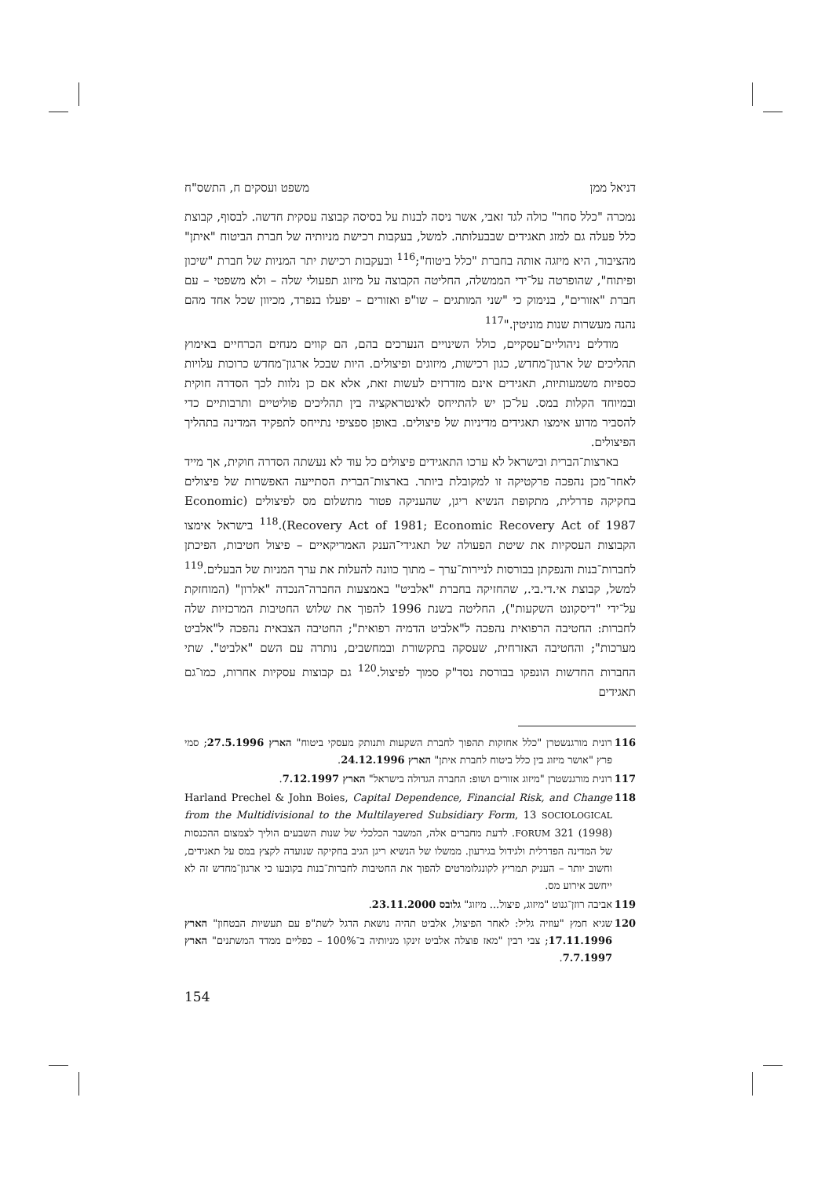דניאל ממן משפט ועסקים ח, התשס"ח
נמכרה "כלל סחר" כולה לגד זאבי, אשר ניסה לבנות על בסיסה קבוצה עסקית חדשה. לבסוף, קבוצת כלל פעלה גם למזג תאגידים שבבעלותה. למשל, בעקבות רכישת מניותיה של חברת הביטוח "איתן" מהציבור, היא מיזגה אותה בחברת "כלל ביטוח";<sup>116</sup> ובעקבות רכישת יתר המניות של חברת "שיכון ופיתוח", שהופרטה על־ידי הממשלה, החליטה הקבוצה על מיזוג תפעולי שלה – ולא משפטי – עם חברת "אזורים", בנימוק כי "שני המותגים – שו"פ ואזורים – יפעלו בנפרד, מכיוון שכל אחד מהם נהנה מעשרות שנות מוניטין."<sup>117</sup>
מודלים ניהוליים־עסקיים, כולל השינויים הנערכים בהם, הם קווים מנחים הכרחיים באימוץ תהליכים של ארגון־מחדש, כגון רכישות, מיזוגים ופיצולים. היות שבכל ארגון־מחדש כרוכות עלויות כספיות משמעותיות, תאגידים אינם מזדרזים לעשות זאת, אלא אם כן נלוות לכך הסדרה חוקית ובמיוחד הקלות במס. על־כן יש להתייחס לאינטראקציה בין תהליכים פוליטיים ותרבותיים כדי להסביר מדוע אימצו תאגידים מדיניות של פיצולים. באופן ספציפי נתייחס לתפקיד המדינה בתהליך הפיצולים.
בארצות־הברית ובישראל לא ערכו התאגידים פיצולים כל עוד לא נעשתה הסדרה חוקית, אך מייד לאחר־מכן נהפכה פרקטיקה זו למקובלת ביותר. בארצות־הברית הסתייעה האפשרות של פיצולים בחקיקה פדרלית, מתקופת הנשיא ריגן, שהעניקה פטור מתשלום מס לפיצולים (Economic Recovery Act of 1981; Economic Recovery Act of 1987).<sup>118</sup> בישראל אימצו הקבוצות העסקיות את שיטת הפעולה של תאגידי־הענק האמריקאיים – פיצול חטיבות, הפיכתן לחברות־בנות והנפקתן בבורסות לניירות־ערך – מתוך כוונה להעלות את ערך המניות של הבעלים.<sup>119</sup> למשל, קבוצת אי.די.בי., שהחזיקה בחברת "אלביט" באמצעות החברה־הנכדה "אלרון" (המוחזקת על־ידי "דיסקונט השקעות"), החליטה בשנת 1996 להפוך את שלוש החטיבות המרכזיות שלה לחברות: החטיבה הרפואית נהפכה ל"אלביט הדמיה רפואית"; החטיבה הצבאית נהפכה ל"אלביט מערכות"; והחטיבה האזרחית, שעסקה בתקשורת ובמחשבים, נותרה עם השם "אלביט". שתי החברות החדשות הונפקו בבורסת נסד"ק סמוך לפיצול.<sup>120</sup> גם קבוצות עסקיות אחרות, כמו־גם תאגידים
116 רונית מורגנשטרן "כלל אחזקות תהפוך לחברת השקעות ותנותק מעסקי ביטוח" הארץ 27.5.1996; סמי פרץ "אושר מיזוג בין כלל ביטוח לחברת איתן" הארץ 24.12.1996.
117 רונית מורגנשטרן "מיזוג אזורים ושופ: החברה הגדולה בישראל" הארץ 7.12.1997.
118 Harland Prechel & John Boies, Capital Dependence, Financial Risk, and Change from the Multidivisional to the Multilayered Subsidiary Form, 13 SOCIOLOGICAL FORUM 321 (1998). לדעת מחברים אלה, המשבר הכלכלי של שנות השבעים הוליך לצמצום ההכנסות של המדינה הפדרלית ולגידול בגירעון. ממשלו של הנשיא ריגן הגיב בחקיקה שנועדה לקצץ במס על תאגידים, וחשוב יותר – העניק תמריץ לקונגלומרטים להפוך את החטיבות לחברות־בנות בקובעו כי ארגון־מחדש זה לא ייחשב אירוע מס.
119 אביבה רוזן־גנוט "מיזוג, פיצול... מיזוג" גלובס 23.11.2000.
120 שגיא חמץ "עוזיה גליל: לאחר הפיצול, אלביט תהיה נושאת הדגל לשת"פ עם תעשיות הבטחון" הארץ 17.11.1996; צבי רבין "מאז פוצלה אלביט זינקו מניותיה ב־100% – כפליים ממדד המשתנים" הארץ 7.7.1997.
154